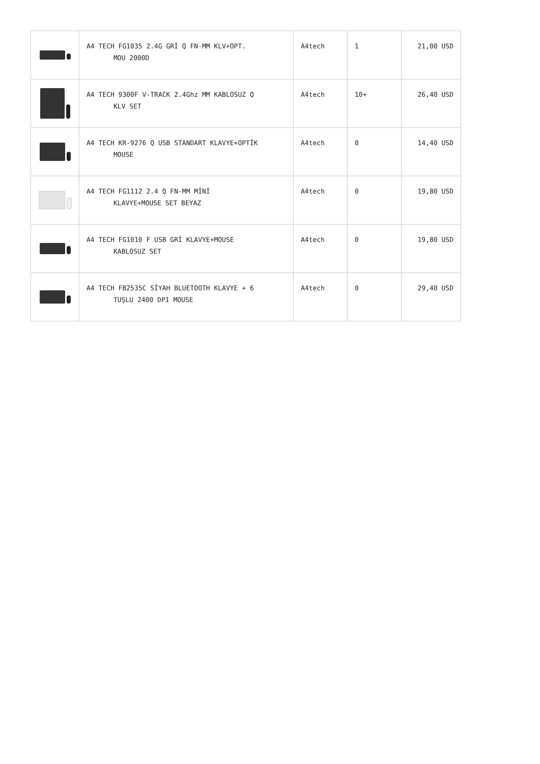| | A4 TECH FG1035 2.4G GRİ Q FN-MM KLV+OPT. MOU 2000D | A4tech | 1 | 21,00 USD |
| | A4 TECH 9300F V-TRACK 2.4Ghz MM KABLOSUZ Q KLV SET | A4tech | 10+ | 26,40 USD |
| | A4 TECH KR-9276 Q USB STANDART KLAVYE+OPTİK MOUSE | A4tech | 0 | 14,40 USD |
| | A4 TECH FG1112 2.4 Q FN-MM MİNİ KLAVYE+MOUSE SET BEYAZ | A4tech | 0 | 19,80 USD |
| | A4 TECH FG1010 F USB GRİ KLAVYE+MOUSE KABLOSUZ SET | A4tech | 0 | 19,80 USD |
| | A4 TECH FB2535C SİYAH BLUETOOTH KLAVYE + 6 TUŞLU 2400 DPI MOUSE | A4tech | 0 | 29,40 USD |